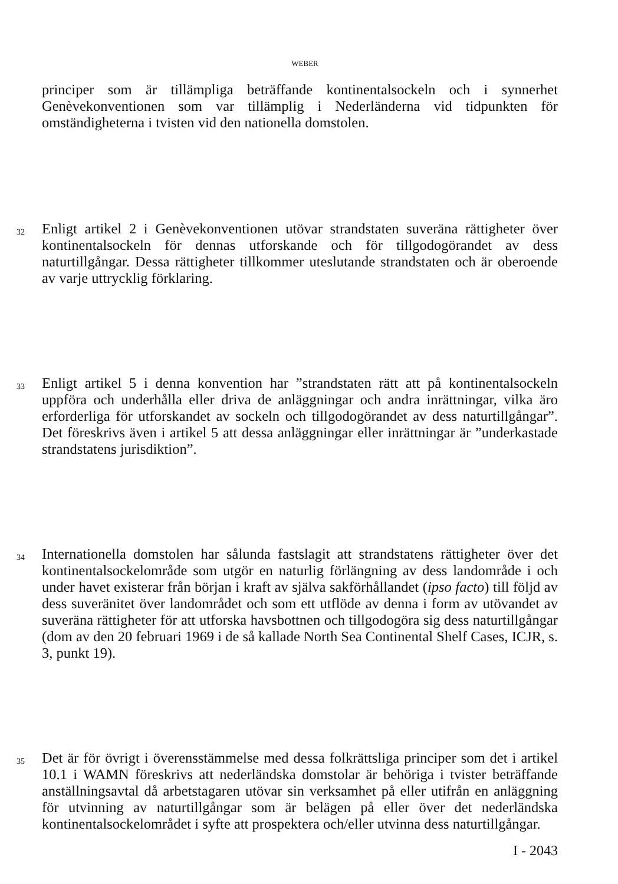WEBER
principer som är tillämpliga beträffande kontinentalsockeln och i synnerhet Genèvekonventionen som var tillämplig i Nederländerna vid tidpunkten för omständigheterna i tvisten vid den nationella domstolen.
32
Enligt artikel 2 i Genèvekonventionen utövar strandstaten suveräna rättigheter över kontinentalsockeln för dennas utforskande och för tillgodogörandet av dess naturtillgångar. Dessa rättigheter tillkommer uteslutande strandstaten och är oberoende av varje uttrycklig förklaring.
33
Enligt artikel 5 i denna konvention har ”strandstaten rätt att på kontinentalsockeln uppföra och underhålla eller driva de anläggningar och andra inrättningar, vilka äro erforderliga för utforskandet av sockeln och tillgodogörandet av dess naturtillgångar”. Det föreskrivs även i artikel 5 att dessa anläggningar eller inrättningar är ”underkastade strandstatens jurisdiktion”.
34
Internationella domstolen har sålunda fastslagit att strandstatens rättigheter över det kontinentalsockelområde som utgör en naturlig förlängning av dess landområde i och under havet existerar från början i kraft av själva sakförhållandet (ipso facto) till följd av dess suveränitet över landområdet och som ett utflöde av denna i form av utövandet av suveräna rättigheter för att utforska havsbottnen och tillgodogöra sig dess naturtillgångar (dom av den 20 februari 1969 i de så kallade North Sea Continental Shelf Cases, ICJR, s. 3, punkt 19).
35
Det är för övrigt i överensstämmelse med dessa folkrättsliga principer som det i artikel 10.1 i WAMN föreskrivs att nederländska domstolar är behöriga i tvister beträffande anställningsavtal då arbetstagaren utövar sin verksamhet på eller utifrån en anläggning för utvinning av naturtillgångar som är belägen på eller över det nederländska kontinentalsockelområdet i syfte att prospektera och/eller utvinna dess naturtillgångar.
I - 2043